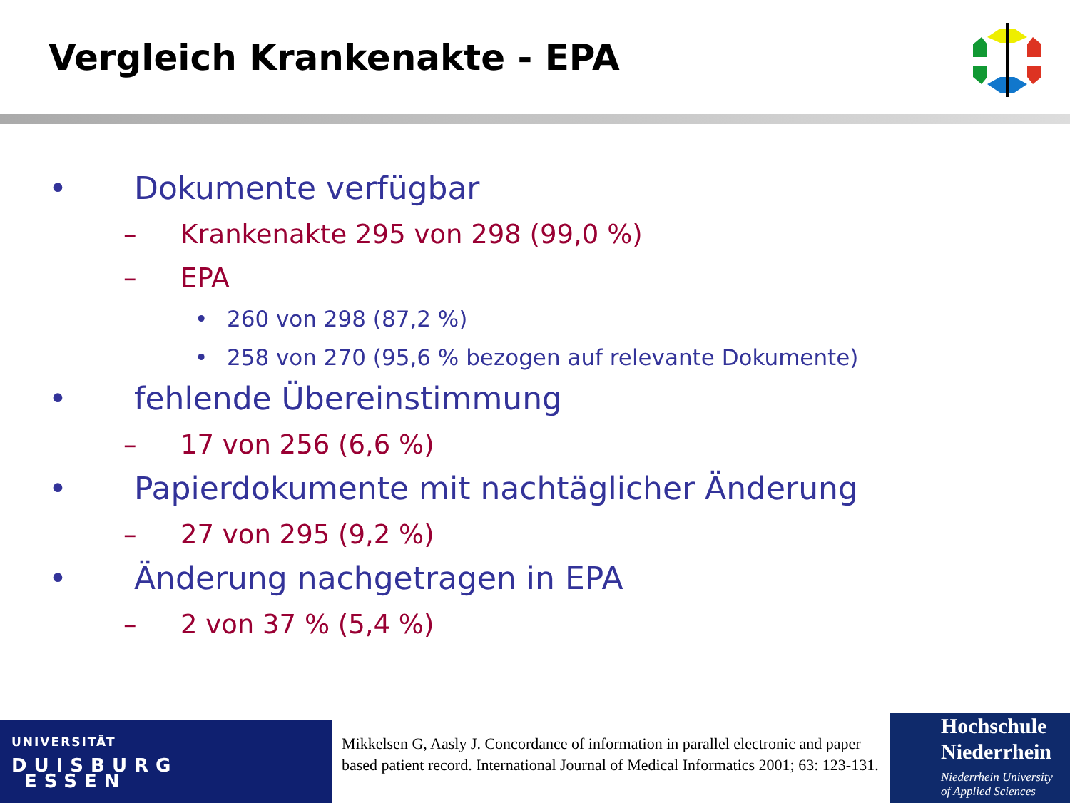Vergleich Krankenakte - EPA
• Dokumente verfügbar
– Krankenakte 295 von 298 (99,0 %)
– EPA
• 260 von 298 (87,2 %)
• 258 von 270 (95,6 % bezogen auf relevante Dokumente)
• fehlende Übereinstimmung
– 17 von 256 (6,6 %)
• Papierdokumente mit nachtäglicher Änderung
– 27 von 295 (9,2 %)
• Änderung nachgetragen in EPA
– 2 von 37 % (5,4 %)
UNIVERSITÄT
DUISBURG
ESSEN
Mikkelsen G, Aasly J. Concordance of information in parallel electronic and paper based patient record. International Journal of Medical Informatics 2001; 63: 123-131.
Hochschule
Niederrhein
Niederrhein University
of Applied Sciences